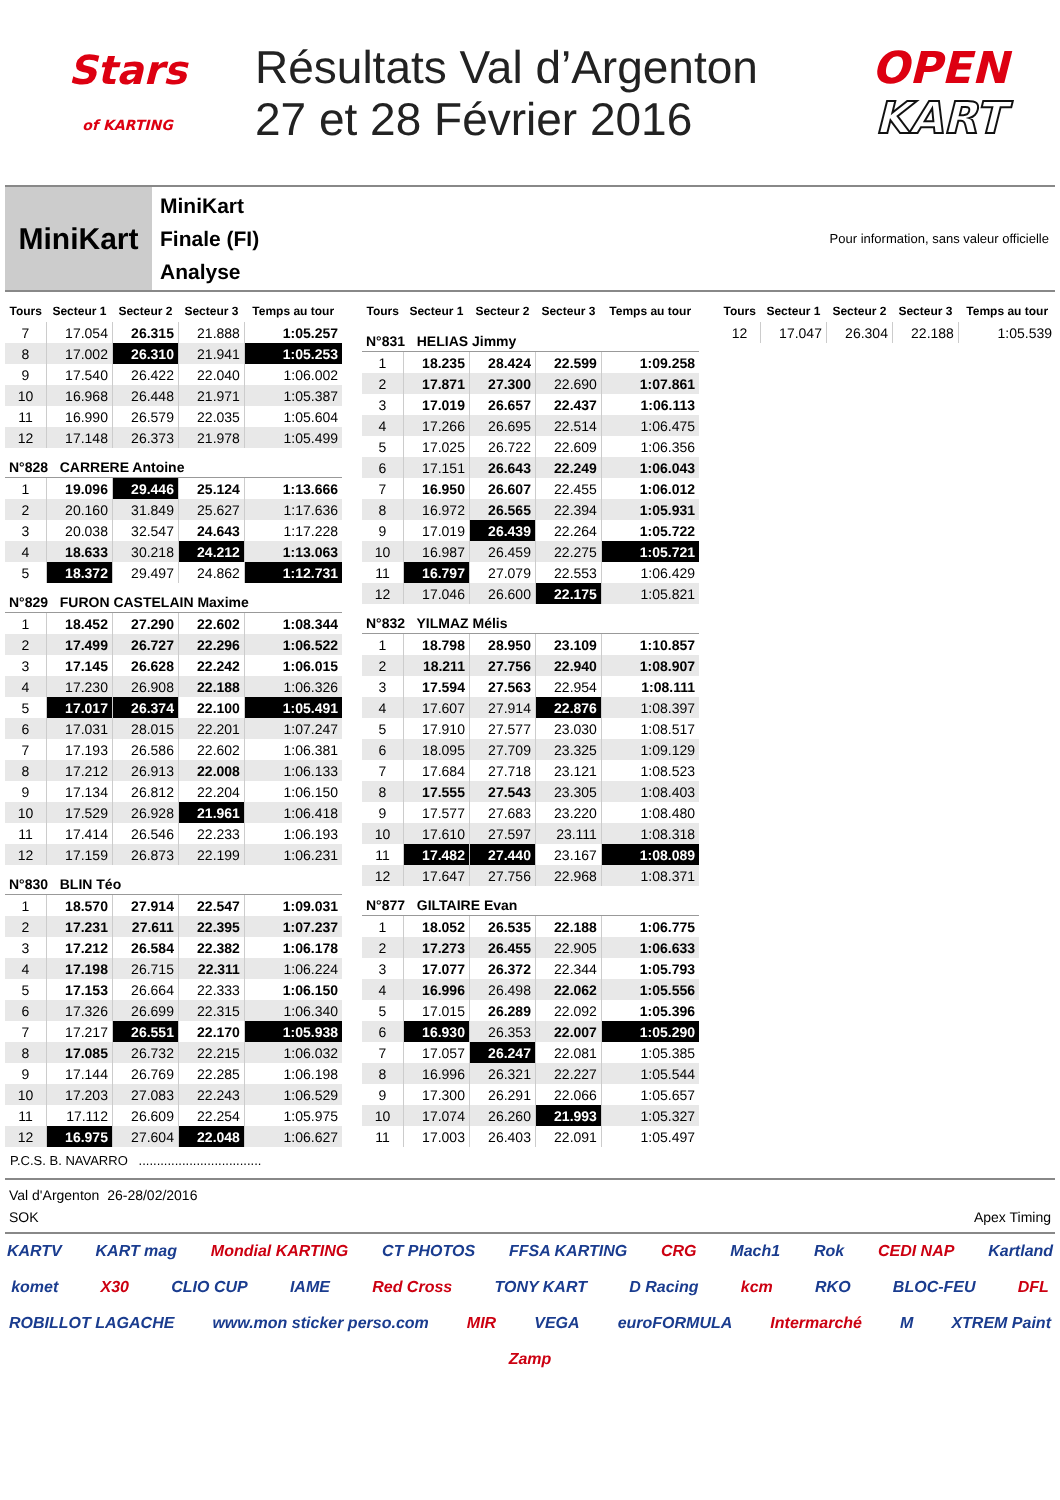Stars
of KARTING
Résultats Val d’Argenton
27 et 28 Février 2016
OPEN
KART
MiniKart
MiniKart
Finale (FI)
Analyse
Pour information, sans valeur officielle
| Tours | Secteur 1 | Secteur 2 | Secteur 3 | Temps au tour |
| --- | --- | --- | --- | --- |
| 7 | 17.054 | 26.315 | 21.888 | 1:05.257 |
| 8 | 17.002 | 26.310 | 21.941 | 1:05.253 |
| 9 | 17.540 | 26.422 | 22.040 | 1:06.002 |
| 10 | 16.968 | 26.448 | 21.971 | 1:05.387 |
| 11 | 16.990 | 26.579 | 22.035 | 1:05.604 |
| 12 | 17.148 | 26.373 | 21.978 | 1:05.499 |
| N°828 CARRERE Antoine | | | | |
| 1 | 19.096 | 29.446 | 25.124 | 1:13.666 |
| 2 | 20.160 | 31.849 | 25.627 | 1:17.636 |
| 3 | 20.038 | 32.547 | 24.643 | 1:17.228 |
| 4 | 18.633 | 30.218 | 24.212 | 1:13.063 |
| 5 | 18.372 | 29.497 | 24.862 | 1:12.731 |
| N°829 FURON CASTELAIN Maxime | | | | |
| 1 | 18.452 | 27.290 | 22.602 | 1:08.344 |
| 2 | 17.499 | 26.727 | 22.296 | 1:06.522 |
| 3 | 17.145 | 26.628 | 22.242 | 1:06.015 |
| 4 | 17.230 | 26.908 | 22.188 | 1:06.326 |
| 5 | 17.017 | 26.374 | 22.100 | 1:05.491 |
| 6 | 17.031 | 28.015 | 22.201 | 1:07.247 |
| 7 | 17.193 | 26.586 | 22.602 | 1:06.381 |
| 8 | 17.212 | 26.913 | 22.008 | 1:06.133 |
| 9 | 17.134 | 26.812 | 22.204 | 1:06.150 |
| 10 | 17.529 | 26.928 | 21.961 | 1:06.418 |
| 11 | 17.414 | 26.546 | 22.233 | 1:06.193 |
| 12 | 17.159 | 26.873 | 22.199 | 1:06.231 |
| N°830 BLIN Téo | | | | |
| 1 | 18.570 | 27.914 | 22.547 | 1:09.031 |
| 2 | 17.231 | 27.611 | 22.395 | 1:07.237 |
| 3 | 17.212 | 26.584 | 22.382 | 1:06.178 |
| 4 | 17.198 | 26.715 | 22.311 | 1:06.224 |
| 5 | 17.153 | 26.664 | 22.333 | 1:06.150 |
| 6 | 17.326 | 26.699 | 22.315 | 1:06.340 |
| 7 | 17.217 | 26.551 | 22.170 | 1:05.938 |
| 8 | 17.085 | 26.732 | 22.215 | 1:06.032 |
| 9 | 17.144 | 26.769 | 22.285 | 1:06.198 |
| 10 | 17.203 | 27.083 | 22.243 | 1:06.529 |
| 11 | 17.112 | 26.609 | 22.254 | 1:05.975 |
| 12 | 16.975 | 27.604 | 22.048 | 1:06.627 |
| Tours | Secteur 1 | Secteur 2 | Secteur 3 | Temps au tour |
| --- | --- | --- | --- | --- |
| N°831 HELIAS Jimmy | | | | |
| 1 | 18.235 | 28.424 | 22.599 | 1:09.258 |
| 2 | 17.871 | 27.300 | 22.690 | 1:07.861 |
| 3 | 17.019 | 26.657 | 22.437 | 1:06.113 |
| 4 | 17.266 | 26.695 | 22.514 | 1:06.475 |
| 5 | 17.025 | 26.722 | 22.609 | 1:06.356 |
| 6 | 17.151 | 26.643 | 22.249 | 1:06.043 |
| 7 | 16.950 | 26.607 | 22.455 | 1:06.012 |
| 8 | 16.972 | 26.565 | 22.394 | 1:05.931 |
| 9 | 17.019 | 26.439 | 22.264 | 1:05.722 |
| 10 | 16.987 | 26.459 | 22.275 | 1:05.721 |
| 11 | 16.797 | 27.079 | 22.553 | 1:06.429 |
| 12 | 17.046 | 26.600 | 22.175 | 1:05.821 |
| N°832 YILMAZ Mélis | | | | |
| 1 | 18.798 | 28.950 | 23.109 | 1:10.857 |
| 2 | 18.211 | 27.756 | 22.940 | 1:08.907 |
| 3 | 17.594 | 27.563 | 22.954 | 1:08.111 |
| 4 | 17.607 | 27.914 | 22.876 | 1:08.397 |
| 5 | 17.910 | 27.577 | 23.030 | 1:08.517 |
| 6 | 18.095 | 27.709 | 23.325 | 1:09.129 |
| 7 | 17.684 | 27.718 | 23.121 | 1:08.523 |
| 8 | 17.555 | 27.543 | 23.305 | 1:08.403 |
| 9 | 17.577 | 27.683 | 23.220 | 1:08.480 |
| 10 | 17.610 | 27.597 | 23.111 | 1:08.318 |
| 11 | 17.482 | 27.440 | 23.167 | 1:08.089 |
| 12 | 17.647 | 27.756 | 22.968 | 1:08.371 |
| N°877 GILTAIRE Evan | | | | |
| 1 | 18.052 | 26.535 | 22.188 | 1:06.775 |
| 2 | 17.273 | 26.455 | 22.905 | 1:06.633 |
| 3 | 17.077 | 26.372 | 22.344 | 1:05.793 |
| 4 | 16.996 | 26.498 | 22.062 | 1:05.556 |
| 5 | 17.015 | 26.289 | 22.092 | 1:05.396 |
| 6 | 16.930 | 26.353 | 22.007 | 1:05.290 |
| 7 | 17.057 | 26.247 | 22.081 | 1:05.385 |
| 8 | 16.996 | 26.321 | 22.227 | 1:05.544 |
| 9 | 17.300 | 26.291 | 22.066 | 1:05.657 |
| 10 | 17.074 | 26.260 | 21.993 | 1:05.327 |
| 11 | 17.003 | 26.403 | 22.091 | 1:05.497 |
| Tours | Secteur 1 | Secteur 2 | Secteur 3 | Temps au tour |
| --- | --- | --- | --- | --- |
| 12 | 17.047 | 26.304 | 22.188 | 1:05.539 |
P.C.S. B. NAVARRO ..................................
Val d'Argenton 26-28/02/2016
SOK Apex Timing
KARTV KART mag Mondial KARTING CT PHOTOS FFSA KARTING CRG Mach1 Rok CEDI NAP Kartland komet X30 CLIO CUP IAME Red Cross TONY KART D Racing kcm RKO BLOC-FEU DFL ROBILLOT LAGACHE www.mon sticker perso.com MIR VEGA euroFORMULA Intermarché M XTREM Paint Zamp